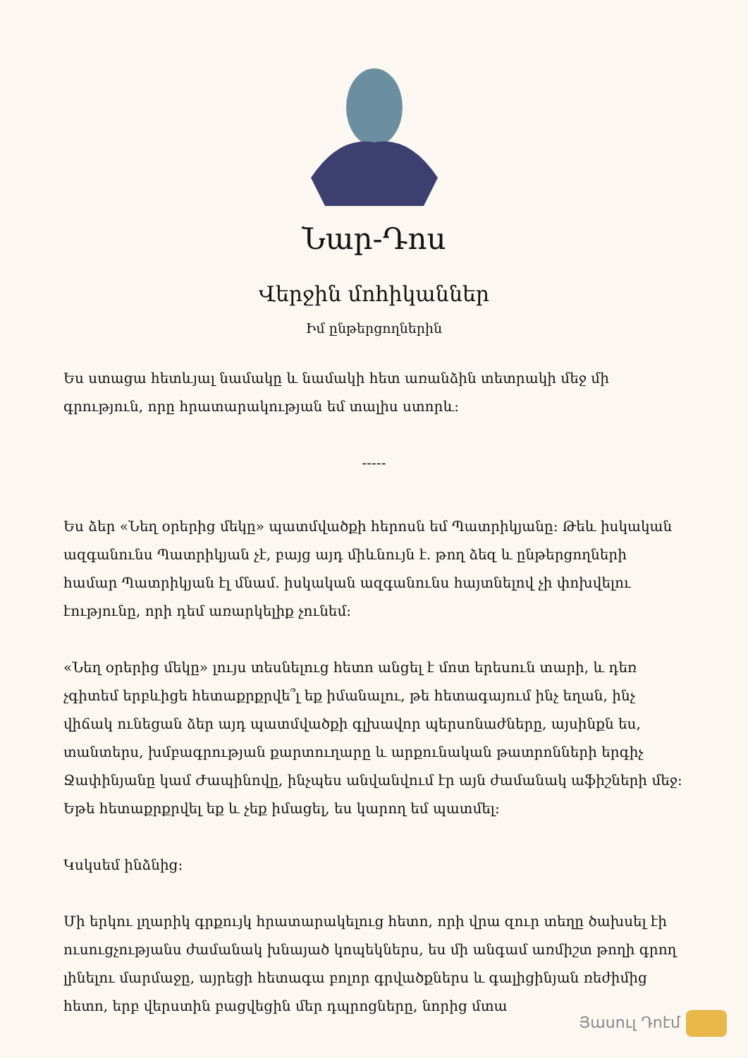Նար-Դոս
Վերջին մոհիկաններ
Իմ ընթերցողներին
Ես ստացա հետևյալ նամակը և նամակի հետ առանձին տետրակի մեջ մի գրություն, որը հրատարակության եմ տալիս ստորև:
-----
Ես ձեր «Նեղ օրերից մեկը» պատմվածքի հերոսն եմ Պատրիկյանը: Թեև իսկական ազգանունս Պատրիկյան չէ, բայց այդ միևնույն է. թող ձեզ և ընթերցողների համար Պատրիկյան էլ մնամ. իսկական ազգանունս հայտնելով չի փոխվելու էությունը, որի դեմ առարկելիք չունեմ:
«Նեղ օրերից մեկը» լույս տեսնելուց հետո անցել է մոտ երեսուն տարի, և դեռ չգիտեմ երբևիցե հետաքրքրվե՞լ եք իմանալու, թե հետագայում ինչ եղան, ինչ վիճակ ունեցան ձեր այդ պատմվածքի գլխավոր պերսոնաժները, այսինքն ես, տանտերս, խմբագրության քարտուղարը և արքունական թատրոնների երգիչ Ջափինյանը կամ Ժապինովը, ինչպես անվանվում էր այն ժամանակ աֆիշների մեջ: Եթե հետաքրքրվել եք և չեք իմացել, ես կարող եմ պատմել:
Կսկսեմ ինձնից:
Մի երկու լղարիկ գրքույկ հրատարակելուց հետո, որի վրա զուր տեղը ծախսել էի ուսուցչությանս ժամանակ խնայած կոպեկներս, ես մի անգամ առմիշտ թողի գրող լինելու մարմաջը, այրեցի հետագա բոլոր գրվածքներս և գալիցինյան ռեժիմից հետո, երբ վերստին բացվեցին մեր դպրոցները, նորից մտա
Յասուլ Դոէմ